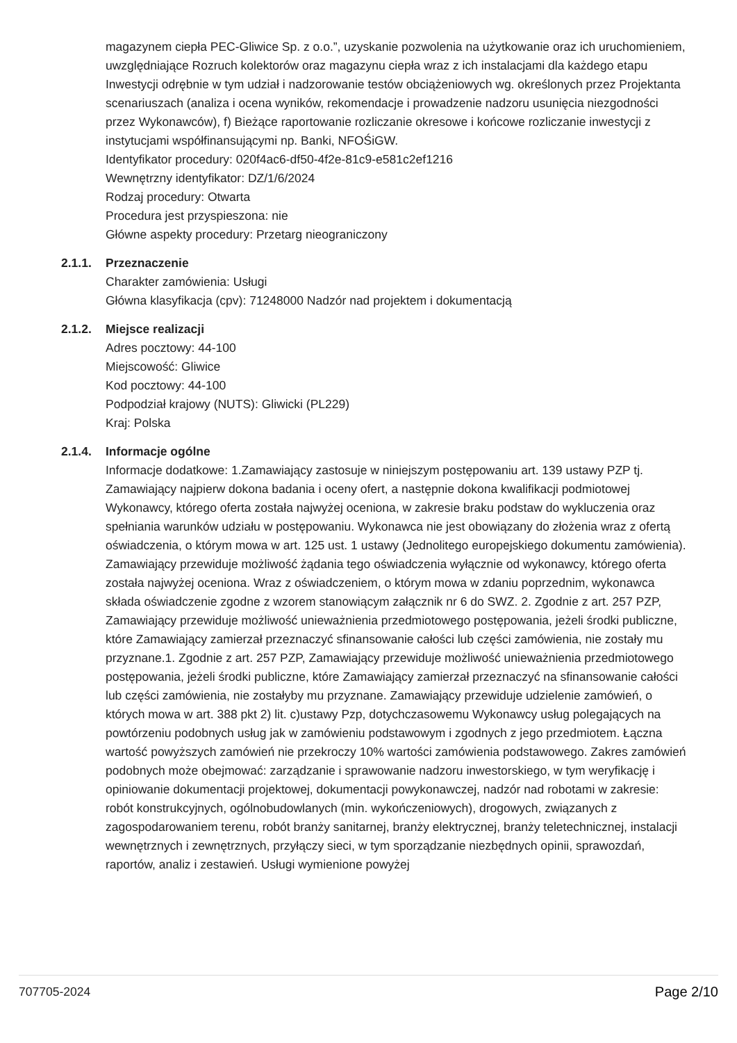magazynem ciepła PEC-Gliwice Sp. z o.o.”, uzyskanie pozwolenia na użytkowanie oraz ich uruchomieniem, uwzględniające Rozruch kolektorów oraz magazynu ciepła wraz z ich instalacjami dla każdego etapu Inwestycji odrębnie w tym udział i nadzorowanie testów obciążeniowych wg. określonych przez Projektanta scenariuszach (analiza i ocena wyników, rekomendacje i prowadzenie nadzoru usunięcia niezgodności przez Wykonawców), f) Bieżące raportowanie rozliczanie okresowe i końcowe rozliczanie inwestycji z instytucjami współfinansującymi np. Banki, NFOŚiGW.
Identyfikator procedury: 020f4ac6-df50-4f2e-81c9-e581c2ef1216
Wewnętrzny identyfikator: DZ/1/6/2024
Rodzaj procedury: Otwarta
Procedura jest przyspieszona: nie
Główne aspekty procedury: Przetarg nieograniczony
2.1.1. Przeznaczenie
Charakter zamówienia: Usługi
Główna klasyfikacja (cpv): 71248000 Nadzór nad projektem i dokumentacją
2.1.2. Miejsce realizacji
Adres pocztowy: 44-100
Miejscowość: Gliwice
Kod pocztowy: 44-100
Podpodział krajowy (NUTS): Gliwicki (PL229)
Kraj: Polska
2.1.4. Informacje ogólne
Informacje dodatkowe: 1.Zamawiający zastosuje w niniejszym postępowaniu art. 139 ustawy PZP tj. Zamawiający najpierw dokona badania i oceny ofert, a następnie dokona kwalifikacji podmiotowej Wykonawcy, którego oferta została najwyżej oceniona, w zakresie braku podstaw do wykluczenia oraz spełniania warunków udziału w postępowaniu. Wykonawca nie jest obowiązany do złożenia wraz z ofertą oświadczenia, o którym mowa w art. 125 ust. 1 ustawy (Jednolitego europejskiego dokumentu zamówienia). Zamawiający przewiduje możliwość żądania tego oświadczenia wyłącznie od wykonawcy, którego oferta została najwyżej oceniona. Wraz z oświadczeniem, o którym mowa w zdaniu poprzednim, wykonawca składa oświadczenie zgodne z wzorem stanowiącym załącznik nr 6 do SWZ. 2. Zgodnie z art. 257 PZP, Zamawiający przewiduje możliwość unieważnienia przedmiotowego postępowania, jeżeli środki publiczne, które Zamawiający zamierzał przeznaczyć sfinansowanie całości lub części zamówienia, nie zostały mu przyznane.1. Zgodnie z art. 257 PZP, Zamawiający przewiduje możliwość unieważnienia przedmiotowego postępowania, jeżeli środki publiczne, które Zamawiający zamierzał przeznaczyć na sfinansowanie całości lub części zamówienia, nie zostałyby mu przyznane. Zamawiający przewiduje udzielenie zamówień, o których mowa w art. 388 pkt 2) lit. c)ustawy Pzp, dotychczasowemu Wykonawcy usług polegających na powtórzeniu podobnych usług jak w zamówieniu podstawowym i zgodnych z jego przedmiotem. Łączna wartość powyższych zamówień nie przekroczy 10% wartości zamówienia podstawowego. Zakres zamówień podobnych może obejmować: zarządzanie i sprawowanie nadzoru inwestorskiego, w tym weryfikację i opiniowanie dokumentacji projektowej, dokumentacji powykonawczej, nadzór nad robotami w zakresie: robót konstrukcyjnych, ogólnobudowlanych (min. wykończeniowych), drogowych, związanych z zagospodarowaniem terenu, robót branży sanitarnej, branży elektrycznej, branży teletechnicznej, instalacji wewnętrznych i zewnętrznych, przyłączy sieci, w tym sporządzanie niezbędnych opinii, sprawozdań, raportów, analiz i zestawień. Usługi wymienione powyżej
707705-2024 Page 2/10